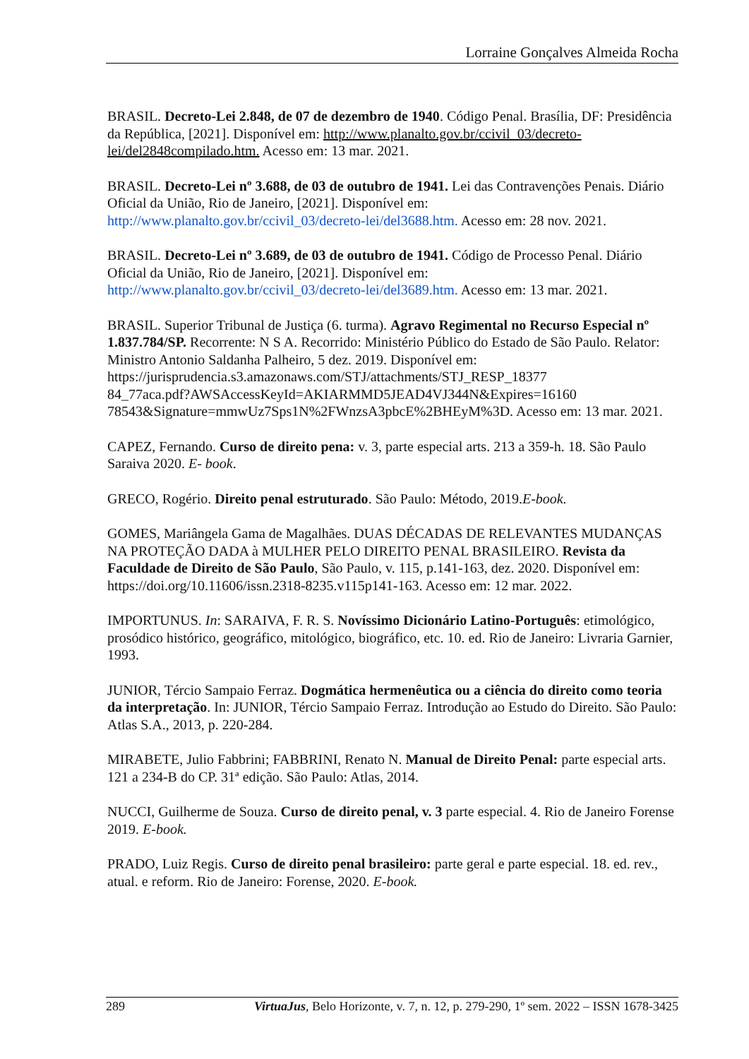Lorraine Gonçalves Almeida Rocha
BRASIL. Decreto-Lei 2.848, de 07 de dezembro de 1940. Código Penal. Brasília, DF: Presidência da República, [2021]. Disponível em: http://www.planalto.gov.br/ccivil_03/decreto-lei/del2848compilado.htm. Acesso em: 13 mar. 2021.
BRASIL. Decreto-Lei nº 3.688, de 03 de outubro de 1941. Lei das Contravenções Penais. Diário Oficial da União, Rio de Janeiro, [2021]. Disponível em: http://www.planalto.gov.br/ccivil_03/decreto-lei/del3688.htm. Acesso em: 28 nov. 2021.
BRASIL. Decreto-Lei nº 3.689, de 03 de outubro de 1941. Código de Processo Penal. Diário Oficial da União, Rio de Janeiro, [2021]. Disponível em: http://www.planalto.gov.br/ccivil_03/decreto-lei/del3689.htm. Acesso em: 13 mar. 2021.
BRASIL. Superior Tribunal de Justiça (6. turma). Agravo Regimental no Recurso Especial nº 1.837.784/SP. Recorrente: N S A. Recorrido: Ministério Público do Estado de São Paulo. Relator: Ministro Antonio Saldanha Palheiro, 5 dez. 2019. Disponível em: https://jurisprudencia.s3.amazonaws.com/STJ/attachments/STJ_RESP_18377
84_77aca.pdf?AWSAccessKeyId=AKIARMMD5JEAD4VJ344N&Expires=16160
78543&Signature=mmwUz7Sps1N%2FWnzsA3pbcE%2BHEyM%3D. Acesso em: 13 mar. 2021.
CAPEZ, Fernando. Curso de direito pena: v. 3, parte especial arts. 213 a 359-h. 18. São Paulo Saraiva 2020. E- book.
GRECO, Rogério. Direito penal estruturado. São Paulo: Método, 2019.E-book.
GOMES, Mariângela Gama de Magalhães. DUAS DÉCADAS DE RELEVANTES MUDANÇAS NA PROTEÇÃO DADA à MULHER PELO DIREITO PENAL BRASILEIRO. Revista da Faculdade de Direito de São Paulo, São Paulo, v. 115, p.141-163, dez. 2020. Disponível em: https://doi.org/10.11606/issn.2318-8235.v115p141-163. Acesso em: 12 mar. 2022.
IMPORTUNUS. In: SARAIVA, F. R. S. Novíssimo Dicionário Latino-Português: etimológico, prosódico histórico, geográfico, mitológico, biográfico, etc. 10. ed. Rio de Janeiro: Livraria Garnier, 1993.
JUNIOR, Tércio Sampaio Ferraz. Dogmática hermenêutica ou a ciência do direito como teoria da interpretação. In: JUNIOR, Tércio Sampaio Ferraz. Introdução ao Estudo do Direito. São Paulo: Atlas S.A., 2013, p. 220-284.
MIRABETE, Julio Fabbrini; FABBRINI, Renato N. Manual de Direito Penal: parte especial arts. 121 a 234-B do CP. 31ª edição. São Paulo: Atlas, 2014.
NUCCI, Guilherme de Souza. Curso de direito penal, v. 3 parte especial. 4. Rio de Janeiro Forense 2019. E-book.
PRADO, Luiz Regis. Curso de direito penal brasileiro: parte geral e parte especial. 18. ed. rev., atual. e reform. Rio de Janeiro: Forense, 2020. E-book.
289 VirtuaJus, Belo Horizonte, v. 7, n. 12, p. 279-290, 1º sem. 2022 – ISSN 1678-3425